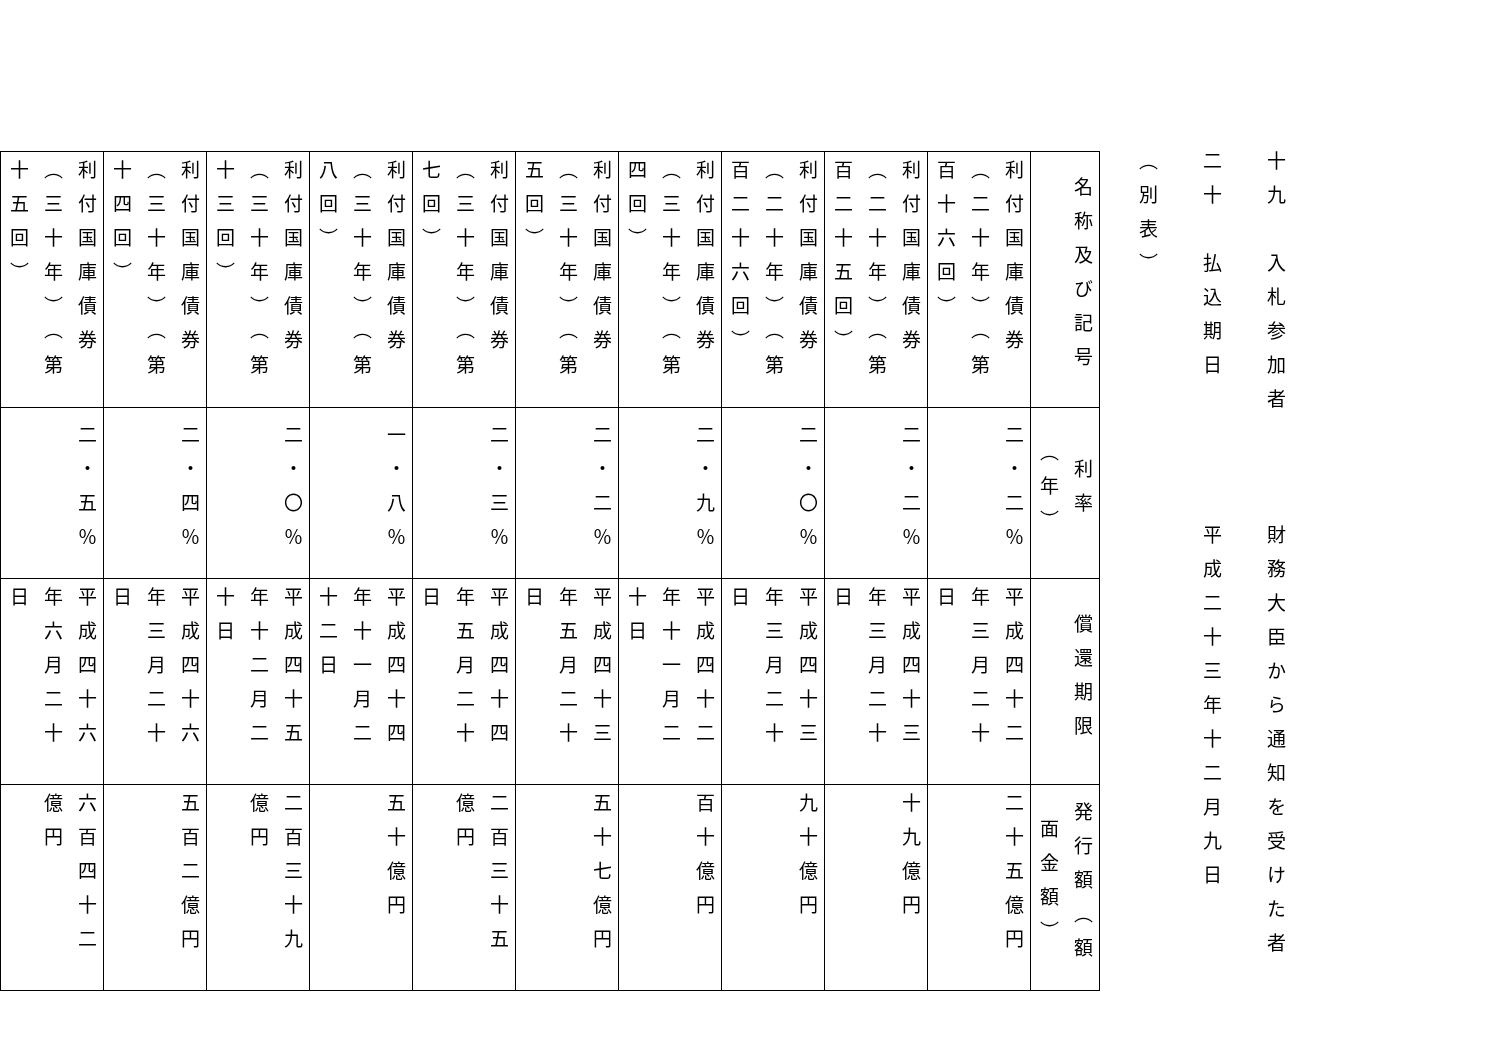十九　入札参加者　　　財務大臣から通知を受けた者
二十　払込期日　　　　平成二十三年十二月九日
（別表）
| 名称及び記号 | 利率（年） | 償還期限 | 発行額（額面金額） |
| --- | --- | --- | --- |
| 利付国庫債券（二十年）（第百十六回） | 二・二％ | 平成四十二年三月二十日 | 二十五億円 |
| 利付国庫債券（二十年）（第百二十五回） | 二・二％ | 平成四十三年三月二十日 | 十九億円 |
| 利付国庫債券（二十年）（第百二十六回） | 二・〇％ | 平成四十三年三月二十日 | 九十億円 |
| 利付国庫債券（三十年）（第四回） | 二・九％ | 平成四十二年十一月二十日 | 百十億円 |
| 利付国庫債券（三十年）（第五回） | 二・二％ | 平成四十三年五月二十日 | 五十七億円 |
| 利付国庫債券（三十年）（第七回） | 二・三％ | 平成四十四年五月二十日 | 二百三十五億円 |
| 利付国庫債券（三十年）（第八回） | 一・八％ | 平成四十四年十一月二十二日 | 五十億円 |
| 利付国庫債券（三十年）（第十三回） | 二・〇％ | 平成四十五年十二月二十日 | 二百三十九億円 |
| 利付国庫債券（三十年）（第十四回） | 二・四％ | 平成四十六年三月二十日 | 五百二億円 |
| 利付国庫債券（三十年）（第十五回） | 二・五％ | 平成四十六年六月二十日 | 六百四十二億円 |